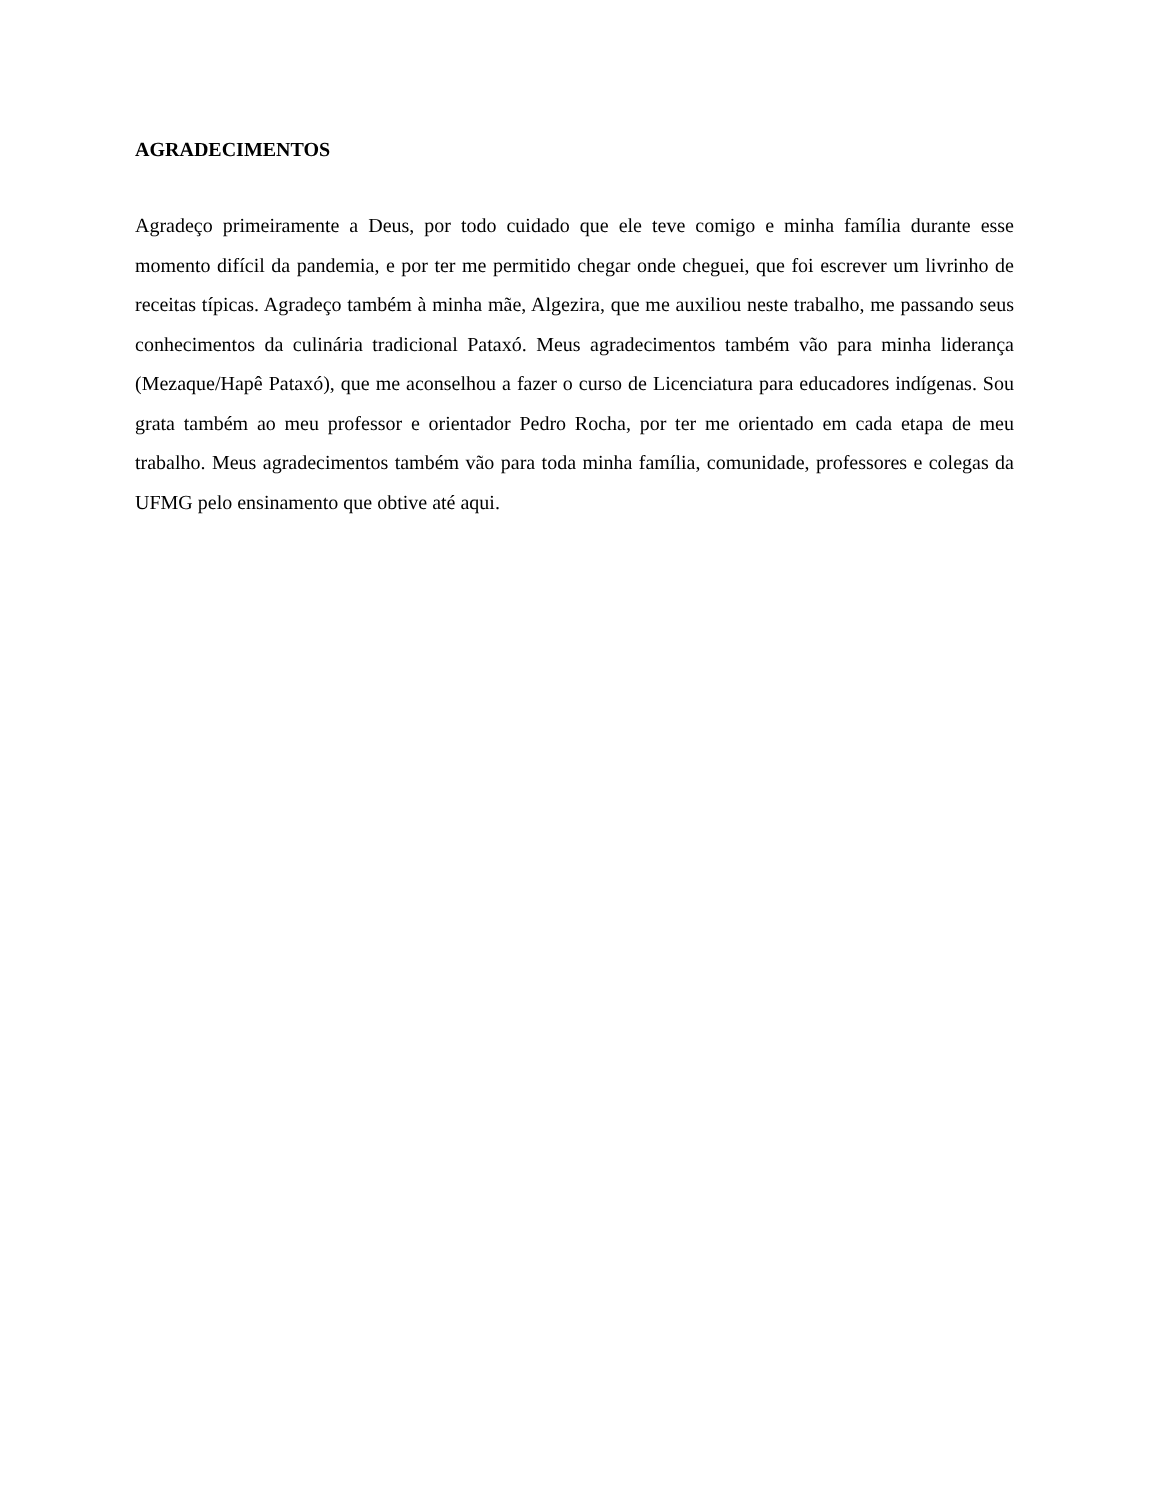AGRADECIMENTOS
Agradeço primeiramente a Deus, por todo cuidado que ele teve comigo e minha família durante esse momento difícil da pandemia, e por ter me permitido chegar onde cheguei, que foi escrever um livrinho de receitas típicas. Agradeço também à minha mãe, Algezira, que me auxiliou neste trabalho, me passando seus conhecimentos da culinária tradicional Pataxó. Meus agradecimentos também vão para minha liderança (Mezaque/Hapê Pataxó), que me aconselhou a fazer o curso de Licenciatura para educadores indígenas. Sou grata também ao meu professor e orientador Pedro Rocha, por ter me orientado em cada etapa de meu trabalho. Meus agradecimentos também vão para toda minha família, comunidade, professores e colegas da UFMG pelo ensinamento que obtive até aqui.